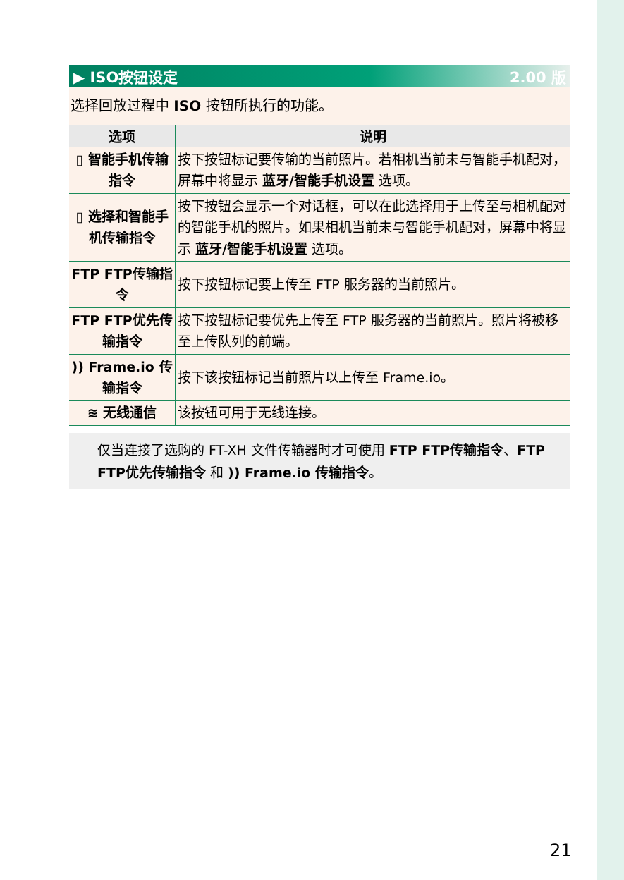▶ ISO按钮设定 2.00 版
选择回放过程中 ISO 按钮所执行的功能。
| 选项 | 说明 |
| --- | --- |
| ▯ 智能手机传输指令 | 按下按钮标记要传输的当前照片。若相机当前未与智能手机配对，屏幕中将显示 蓝牙/智能手机设置 选项。 |
| ▯ 选择和智能手机传输指令 | 按下按钮会显示一个对话框，可以在此选择用于上传至与相机配对的智能手机的照片。如果相机当前未与智能手机配对，屏幕中将显示 蓝牙/智能手机设置 选项。 |
| FTP FTP传输指令 | 按下按钮标记要上传至 FTP 服务器的当前照片。 |
| FTP FTP优先传输指令 | 按下按钮标记要优先上传至 FTP 服务器的当前照片。照片将被移至上传队列的前端。 |
| )) Frame.io 传输指令 | 按下该按钮标记当前照片以上传至 Frame.io。 |
| ≋ 无线通信 | 该按钮可用于无线连接。 |
仅当连接了选购的 FT-XH 文件传输器时才可使用 FTP FTP传输指令、FTP FTP优先传输指令 和 )) Frame.io 传输指令。
21